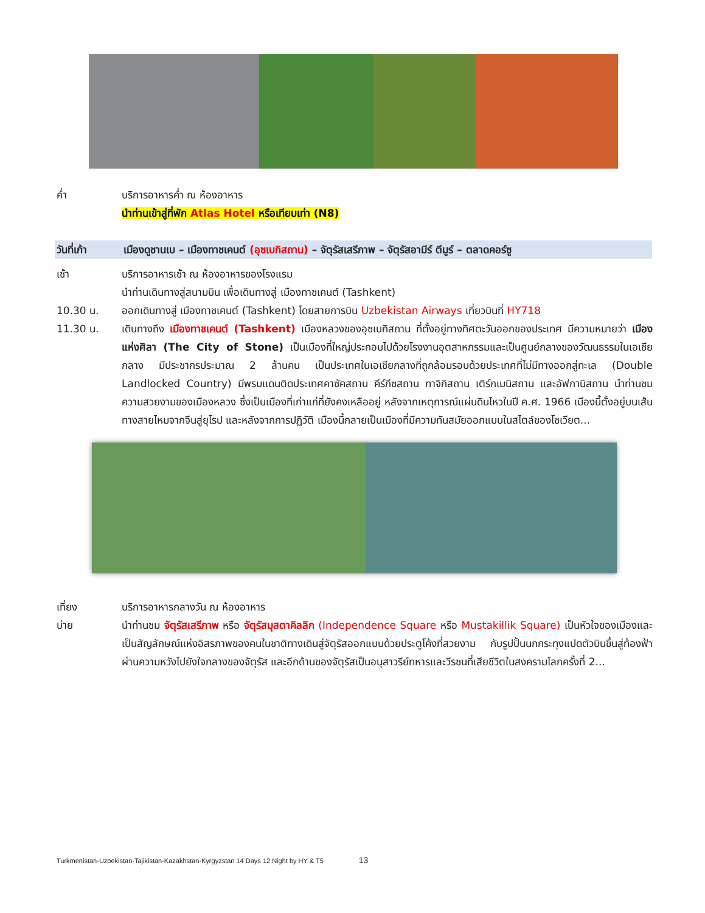ค่ำ บริการอาหารค่ำ ณ ห้องอาหาร
นำท่านเข้าสู่ที่พัก Atlas Hotel หรือเทียบเท่า (N8)
วันที่เก้า เมืองดูชานเบ – เมืองทาชเคนต์ (อุซเบกิสถาน) – จัตุรัสเสรีภาพ – จัตุรัสอามีร์ ตีมูร์ – ตลาดคอร์ซู
เช้า บริการอาหารเช้า ณ ห้องอาหารของโรงแรม
นำท่านเดินทางสู่สนามบิน เพื่อเดินทางสู่ เมืองทาชเคนต์ (Tashkent)
10.30 น. ออกเดินทางสู่ เมืองทาชเคนต์ (Tashkent) โดยสายการบิน Uzbekistan Airways เที่ยวบินที่ HY718
11.30 น. เดินทางถึง เมืองทาชเคนต์ (Tashkent) เมืองหลวงของอุซเบกิสถาน ที่ตั้งอยู่ทางทิศตะวันออกของประเทศ มีความหมายว่า เมืองแห่งศิลา (The City of Stone) เป็นเมืองที่ใหญ่ประกอบไปด้วยโรงงานอุตสาหกรรมและเป็นศูนย์กลางของวัฒนธรรมในเอเชียกลาง มีประชากรประมาณ 2 ล้านคน เป็นประเทศในเอเชียกลางที่ถูกล้อมรอบด้วยประเทศที่ไม่มีทางออกสู่ทะเล (Double Landlocked Country) มีพรมแดนติดประเทศคาซัคสถาน คีร์กีซสถาน ทาจิกิสถาน เติร์กเมนิสถาน และอัฟกานิสถาน นำท่านชมความสวยงามของเมืองหลวง ซึ่งเป็นเมืองที่เก่าแก่ที่ยังคงเหลืออยู่ หลังจากเหตุการณ์แผ่นดินไหวในปี ค.ศ. 1966 เมืองนี้ตั้งอยู่บนเส้นทางสายไหมจากจีนสู่ยุโรป และหลังจากการปฏิวัติ เมืองนี้กลายเป็นเมืองที่มีความทันสมัยออกแบบในสไตล์ของโซเวียต...
เที่ยง บริการอาหารกลางวัน ณ ห้องอาหาร
บ่าย นำท่านชม จัตุรัสเสรีภาพ หรือ จัตุรัสมุสตาคิลลิก (Independence Square หรือ Mustakillik Square) เป็นหัวใจของเมืองและเป็นสัญลักษณ์แห่งอิสรภาพของคนในชาติทางเดินสู่จัตุรัสออกแบบด้วยประตูโค้งที่สวยงาม กับรูปปั้นนกกระทุงแปดตัวบินขึ้นสู่ท้องฟ้าผ่านความหวังไปยังใจกลางของจัตุรัส และอีกด้านของจัตุรัสเป็นอนุสาวรีย์ทหารและวีรชนที่เสียชีวิตในสงครามโลกครั้งที่ 2...
Turkmenistan-Uzbekistan-Tajikistan-Kazakhstan-Kyrgyzstan 14 Days 12 Night by HY & T5 13